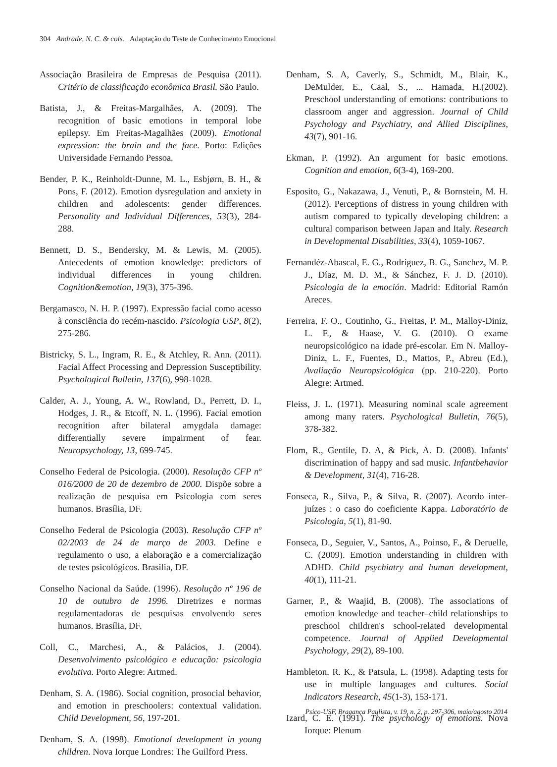304 Andrade, N. C. & cols. Adaptação do Teste de Conhecimento Emocional
Associação Brasileira de Empresas de Pesquisa (2011). Critério de classificação econômica Brasil. São Paulo.
Batista, J., & Freitas-Margalhâes, A. (2009). The recognition of basic emotions in temporal lobe epilepsy. Em Freitas-Magalhães (2009). Emotional expression: the brain and the face. Porto: Edições Universidade Fernando Pessoa.
Bender, P. K., Reinholdt-Dunne, M. L., Esbjørn, B. H., & Pons, F. (2012). Emotion dysregulation and anxiety in children and adolescents: gender differences. Personality and Individual Differences, 53(3), 284-288.
Bennett, D. S., Bendersky, M. & Lewis, M. (2005). Antecedents of emotion knowledge: predictors of individual differences in young children. Cognition&emotion, 19(3), 375-396.
Bergamasco, N. H. P. (1997). Expressão facial como acesso à consciência do recém-nascido. Psicologia USP, 8(2), 275-286.
Bistricky, S. L., Ingram, R. E., & Atchley, R. Ann. (2011). Facial Affect Processing and Depression Susceptibility. Psychological Bulletin, 137(6), 998-1028.
Calder, A. J., Young, A. W., Rowland, D., Perrett, D. I., Hodges, J. R., & Etcoff, N. L. (1996). Facial emotion recognition after bilateral amygdala damage: differentially severe impairment of fear. Neuropsychology, 13, 699-745.
Conselho Federal de Psicologia. (2000). Resolução CFP nº 016/2000 de 20 de dezembro de 2000. Dispõe sobre a realização de pesquisa em Psicologia com seres humanos. Brasília, DF.
Conselho Federal de Psicologia (2003). Resolução CFP nº 02/2003 de 24 de março de 2003. Define e regulamento o uso, a elaboração e a comercialização de testes psicológicos. Brasilia, DF.
Conselho Nacional da Saúde. (1996). Resolução nº 196 de 10 de outubro de 1996. Diretrizes e normas regulamentadoras de pesquisas envolvendo seres humanos. Brasília, DF.
Coll, C., Marchesi, A., & Palácios, J. (2004). Desenvolvimento psicológico e educação: psicologia evolutiva. Porto Alegre: Artmed.
Denham, S. A. (1986). Social cognition, prosocial behavior, and emotion in preschoolers: contextual validation. Child Development, 56, 197-201.
Denham, S. A. (1998). Emotional development in young children. Nova Iorque Londres: The Guilford Press.
Denham, S. A, Caverly, S., Schmidt, M., Blair, K., DeMulder, E., Caal, S., ... Hamada, H.(2002). Preschool understanding of emotions: contributions to classroom anger and aggression. Journal of Child Psychology and Psychiatry, and Allied Disciplines, 43(7), 901-16.
Ekman, P. (1992). An argument for basic emotions. Cognition and emotion, 6(3-4), 169-200.
Esposito, G., Nakazawa, J., Venuti, P., & Bornstein, M. H. (2012). Perceptions of distress in young children with autism compared to typically developing children: a cultural comparison between Japan and Italy. Research in Developmental Disabilities, 33(4), 1059-1067.
Fernandéz-Abascal, E. G., Rodríguez, B. G., Sanchez, M. P. J., Díaz, M. D. M., & Sánchez, F. J. D. (2010). Psicologia de la emoción. Madrid: Editorial Ramón Areces.
Ferreira, F. O., Coutinho, G., Freitas, P. M., Malloy-Diniz, L. F., & Haase, V. G. (2010). O exame neuropsicológico na idade pré-escolar. Em N. Malloy-Diniz, L. F., Fuentes, D., Mattos, P., Abreu (Ed.), Avaliação Neuropsicológica (pp. 210-220). Porto Alegre: Artmed.
Fleiss, J. L. (1971). Measuring nominal scale agreement among many raters. Psychological Bulletin, 76(5), 378-382.
Flom, R., Gentile, D. A, & Pick, A. D. (2008). Infants' discrimination of happy and sad music. Infantbehavior & Development, 31(4), 716-28.
Fonseca, R., Silva, P., & Silva, R. (2007). Acordo inter-juízes : o caso do coeficiente Kappa. Laboratório de Psicologia, 5(1), 81-90.
Fonseca, D., Seguier, V., Santos, A., Poinso, F., & Deruelle, C. (2009). Emotion understanding in children with ADHD. Child psychiatry and human development, 40(1), 111-21.
Garner, P., & Waajid, B. (2008). The associations of emotion knowledge and teacher–child relationships to preschool children's school-related developmental competence. Journal of Applied Developmental Psychology, 29(2), 89-100.
Hambleton, R. K., & Patsula, L. (1998). Adapting tests for use in multiple languages and cultures. Social Indicators Research, 45(1-3), 153-171.
Izard, C. E. (1991). The psychology of emotions. Nova Iorque: Plenum
Psico-USF, Bragança Paulista, v. 19, n. 2, p. 297-306, maio/agosto 2014